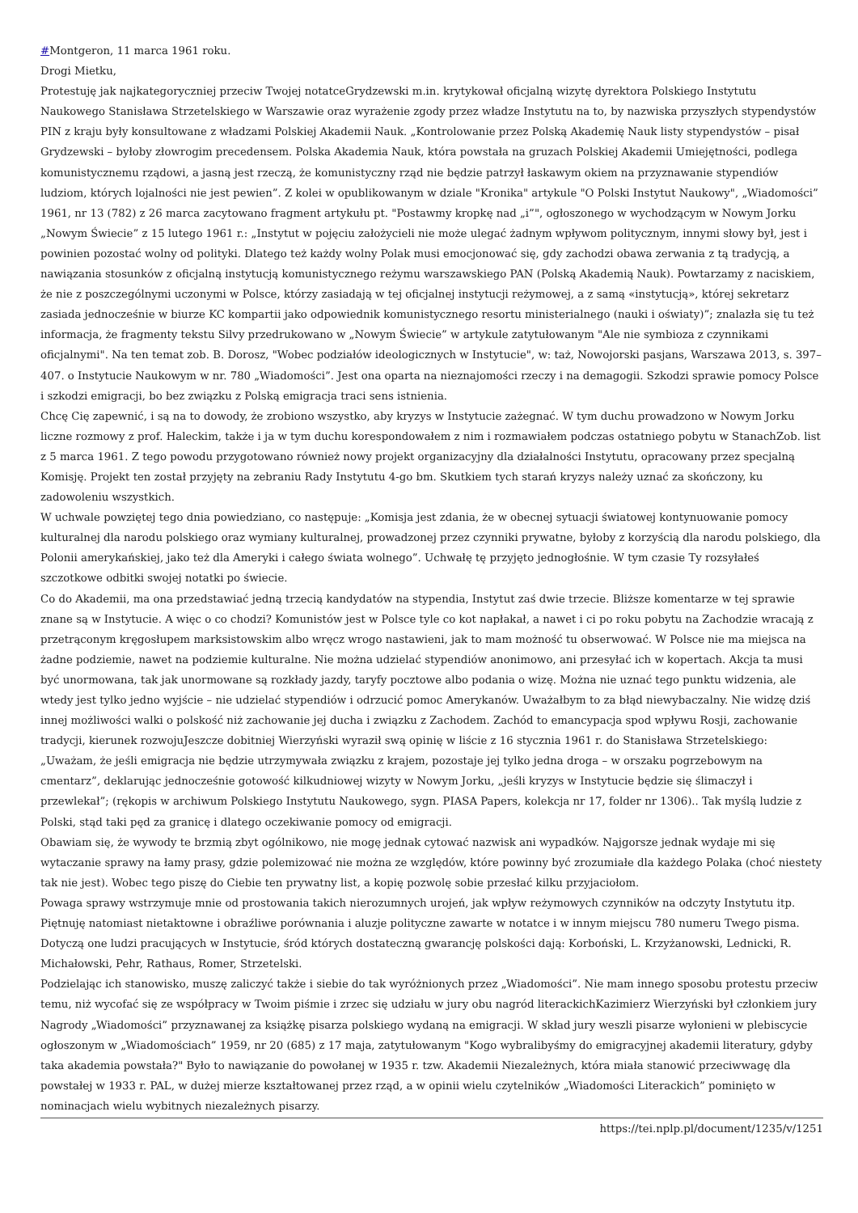#Montgeron, 11 marca 1961 roku.
Drogi Mietku,
Protestuję jak najkategoryczniej przeciw Twojej notatceGrydzewski m.in. krytykował oficjalną wizytę dyrektora Polskiego Instytutu Naukowego Stanisława Strzetelskiego w Warszawie oraz wyrażenie zgody przez władze Instytutu na to, by nazwiska przyszłych stypendystów PIN z kraju były konsultowane z władzami Polskiej Akademii Nauk. „Kontrolowanie przez Polską Akademię Nauk listy stypendystów – pisał Grydzewski – byłoby złowrogim precedensem. Polska Akademia Nauk, która powstała na gruzach Polskiej Akademii Umiejętności, podlega komunistycznemu rządowi, a jasną jest rzeczą, że komunistyczny rząd nie będzie patrzył łaskawym okiem na przyznawanie stypendiów ludziom, których lojalności nie jest pewien”. Z kolei w opublikowanym w dziale "Kronika" artykule "O Polski Instytut Naukowy", „Wiadomości” 1961, nr 13 (782) z 26 marca zacytowano fragment artykułu pt. "Postawmy kropkę nad „i”", ogłoszonego w wychodzącym w Nowym Jorku „Nowym Świecie” z 15 lutego 1961 r.: „Instytut w pojęciu założycieli nie może ulegać żadnym wpływom politycznym, innymi słowy był, jest i powinien pozostać wolny od polityki. Dlatego też każdy wolny Polak musi emocjonować się, gdy zachodzi obawa zerwania z tą tradycją, a nawiązania stosunków z oficjalną instytucją komunistycznego reżymu warszawskiego PAN (Polską Akademią Nauk). Powtarzamy z naciskiem, że nie z poszczególnymi uczonymi w Polsce, którzy zasiadają w tej oficjalnej instytucji reżymowej, a z samą «instytucją», której sekretarz zasiada jednocześnie w biurze KC kompartii jako odpowiednik komunistycznego resortu ministerialnego (nauki i oświaty)”; znalazła się tu też informacja, że fragmenty tekstu Silvy przedrukowano w „Nowym Świecie” w artykule zatytułowanym "Ale nie symbioza z czynnikami oficjalnymi". Na ten temat zob. B. Dorosz, "Wobec podziałów ideologicznych w Instytucie", w: taż, Nowojorski pasjans, Warszawa 2013, s. 397–407. o Instytucie Naukowym w nr. 780 „Wiadomości”. Jest ona oparta na nieznajomości rzeczy i na demagogii. Szkodzi sprawie pomocy Polsce i szkodzi emigracji, bo bez związku z Polską emigracja traci sens istnienia.
Chcę Cię zapewnić, i są na to dowody, że zrobiono wszystko, aby kryzys w Instytucie zażegnać. W tym duchu prowadzono w Nowym Jorku liczne rozmowy z prof. Haleckim, także i ja w tym duchu korespondowałem z nim i rozmawiałem podczas ostatniego pobytu w StanachZob. list z 5 marca 1961. Z tego powodu przygotowano również nowy projekt organizacyjny dla działalności Instytutu, opracowany przez specjalną Komisję. Projekt ten został przyjęty na zebraniu Rady Instytutu 4-go bm. Skutkiem tych starań kryzys należy uznać za skończony, ku zadowoleniu wszystkich.
W uchwale powziętej tego dnia powiedziano, co następuje: „Komisja jest zdania, że w obecnej sytuacji światowej kontynuowanie pomocy kulturalnej dla narodu polskiego oraz wymiany kulturalnej, prowadzonej przez czynniki prywatne, byłoby z korzyścią dla narodu polskiego, dla Polonii amerykańskiej, jako też dla Ameryki i całego świata wolnego”. Uchwałę tę przyjęto jednogłośnie. W tym czasie Ty rozsyłałeś szczotkowe odbitki swojej notatki po świecie.
Co do Akademii, ma ona przedstawiać jedną trzecią kandydatów na stypendia, Instytut zaś dwie trzecie. Bliższe komentarze w tej sprawie znane są w Instytucie. A więc o co chodzi? Komunistów jest w Polsce tyle co kot napłakał, a nawet i ci po roku pobytu na Zachodzie wracają z przetrąconym kręgosłupem marksistowskim albo wręcz wrogo nastawieni, jak to mam możność tu obserwować. W Polsce nie ma miejsca na żadne podziemie, nawet na podziemie kulturalne. Nie można udzielać stypendiów anonimowo, ani przesyłać ich w kopertach. Akcja ta musi być unormowana, tak jak unormowane są rozkłady jazdy, taryfy pocztowe albo podania o wizę. Można nie uznać tego punktu widzenia, ale wtedy jest tylko jedno wyjście – nie udzielać stypendiów i odrzucić pomoc Amerykanów. Uważałbym to za błąd niewybaczalny. Nie widzę dziś innej możliwości walki o polskość niż zachowanie jej ducha i związku z Zachodem. Zachód to emancypacja spod wpływu Rosji, zachowanie tradycji, kierunek rozwojuJeszcze dobitniej Wierzyński wyraził swą opinię w liście z 16 stycznia 1961 r. do Stanisława Strzetelskiego: „Uważam, że jeśli emigracja nie będzie utrzymywała związku z krajem, pozostaje jej tylko jedna droga – w orszaku pogrzebowym na cmentarz”, deklarując jednocześnie gotowość kilkudniowej wizyty w Nowym Jorku, „jeśli kryzys w Instytucie będzie się ślimaczył i przewlekał”; (rękopis w archiwum Polskiego Instytutu Naukowego, sygn. PIASA Papers, kolekcja nr 17, folder nr 1306).. Tak myślą ludzie z Polski, stąd taki pęd za granicę i dlatego oczekiwanie pomocy od emigracji.
Obawiam się, że wywody te brzmią zbyt ogólnikowo, nie mogę jednak cytować nazwisk ani wypadków. Najgorsze jednak wydaje mi się wytaczanie sprawy na łamy prasy, gdzie polemizować nie można ze względów, które powinny być zrozumiałe dla każdego Polaka (choć niestety tak nie jest). Wobec tego piszę do Ciebie ten prywatny list, a kopię pozwolę sobie przesłać kilku przyjaciołom.
Powaga sprawy wstrzymuje mnie od prostowania takich nierozumnych urojeń, jak wpływ reżymowych czynników na odczyty Instytutu itp. Piętnuję natomiast nietaktowne i obraźliwe porównania i aluzje polityczne zawarte w notatce i w innym miejscu 780 numeru Twego pisma. Dotyczą one ludzi pracujących w Instytucie, śród których dostateczną gwarancję polskości dają: Korboński, L. Krzyżanowski, Lednicki, R. Michałowski, Pehr, Rathaus, Romer, Strzetelski.
Podzielając ich stanowisko, muszę zaliczyć także i siebie do tak wyróżnionych przez „Wiadomości”. Nie mam innego sposobu protestu przeciw temu, niż wycofać się ze współpracy w Twoim piśmie i zrzec się udziału w jury obu nagród literackichKazimierz Wierzyński był członkiem jury Nagrody „Wiadomości” przyznawanej za książkę pisarza polskiego wydaną na emigracji. W skład jury weszli pisarze wyłonieni w plebiscycie ogłoszonym w „Wiadomościach” 1959, nr 20 (685) z 17 maja, zatytułowanym "Kogo wybralibyśmy do emigracyjnej akademii literatury, gdyby taka akademia powstała?" Było to nawiązanie do powołanej w 1935 r. tzw. Akademii Niezależnych, która miała stanowić przeciwwagę dla powstałej w 1933 r. PAL, w dużej mierze kształtowanej przez rząd, a w opinii wielu czytelników „Wiadomości Literackich” pominięto w nominacjach wielu wybitnych niezależnych pisarzy.
https://tei.nplp.pl/document/1235/v/1251